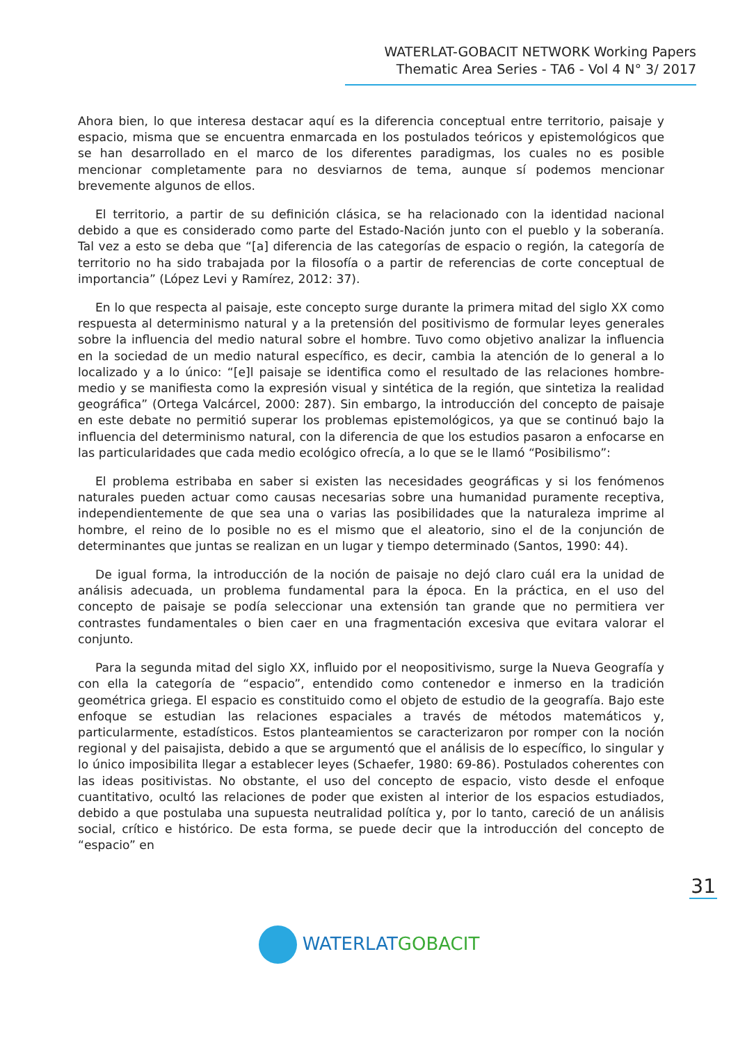WATERLAT-GOBACIT NETWORK Working Papers
Thematic Area Series - TA6 - Vol 4 N° 3/ 2017
Ahora bien, lo que interesa destacar aquí es la diferencia conceptual entre territorio, paisaje y espacio, misma que se encuentra enmarcada en los postulados teóricos y epistemológicos que se han desarrollado en el marco de los diferentes paradigmas, los cuales no es posible mencionar completamente para no desviarnos de tema, aunque sí podemos mencionar brevemente algunos de ellos.
El territorio, a partir de su definición clásica, se ha relacionado con la identidad nacional debido a que es considerado como parte del Estado-Nación junto con el pueblo y la soberanía. Tal vez a esto se deba que “[a] diferencia de las categorías de espacio o región, la categoría de territorio no ha sido trabajada por la filosofía o a partir de referencias de corte conceptual de importancia” (López Levi y Ramírez, 2012: 37).
En lo que respecta al paisaje, este concepto surge durante la primera mitad del siglo XX como respuesta al determinismo natural y a la pretensión del positivismo de formular leyes generales sobre la influencia del medio natural sobre el hombre. Tuvo como objetivo analizar la influencia en la sociedad de un medio natural específico, es decir, cambia la atención de lo general a lo localizado y a lo único: “[e]l paisaje se identifica como el resultado de las relaciones hombre-medio y se manifiesta como la expresión visual y sintética de la región, que sintetiza la realidad geográfica” (Ortega Valcárcel, 2000: 287). Sin embargo, la introducción del concepto de paisaje en este debate no permitió superar los problemas epistemológicos, ya que se continuó bajo la influencia del determinismo natural, con la diferencia de que los estudios pasaron a enfocarse en las particularidades que cada medio ecológico ofrecía, a lo que se le llamó “Posibilismo”:
El problema estribaba en saber si existen las necesidades geográficas y si los fenómenos naturales pueden actuar como causas necesarias sobre una humanidad puramente receptiva, independientemente de que sea una o varias las posibilidades que la naturaleza imprime al hombre, el reino de lo posible no es el mismo que el aleatorio, sino el de la conjunción de determinantes que juntas se realizan en un lugar y tiempo determinado (Santos, 1990: 44).
De igual forma, la introducción de la noción de paisaje no dejó claro cuál era la unidad de análisis adecuada, un problema fundamental para la época. En la práctica, en el uso del concepto de paisaje se podía seleccionar una extensión tan grande que no permitiera ver contrastes fundamentales o bien caer en una fragmentación excesiva que evitara valorar el conjunto.
Para la segunda mitad del siglo XX, influido por el neopositivismo, surge la Nueva Geografía y con ella la categoría de “espacio”, entendido como contenedor e inmerso en la tradición geométrica griega. El espacio es constituido como el objeto de estudio de la geografía. Bajo este enfoque se estudian las relaciones espaciales a través de métodos matemáticos y, particularmente, estadísticos. Estos planteamientos se caracterizaron por romper con la noción regional y del paisajista, debido a que se argumentó que el análisis de lo específico, lo singular y lo único imposibilita llegar a establecer leyes (Schaefer, 1980: 69-86). Postulados coherentes con las ideas positivistas. No obstante, el uso del concepto de espacio, visto desde el enfoque cuantitativo, ocultó las relaciones de poder que existen al interior de los espacios estudiados, debido a que postulaba una supuesta neutralidad política y, por lo tanto, careció de un análisis social, crítico e histórico. De esta forma, se puede decir que la introducción del concepto de “espacio” en
31
WATERLAT GOBACIT